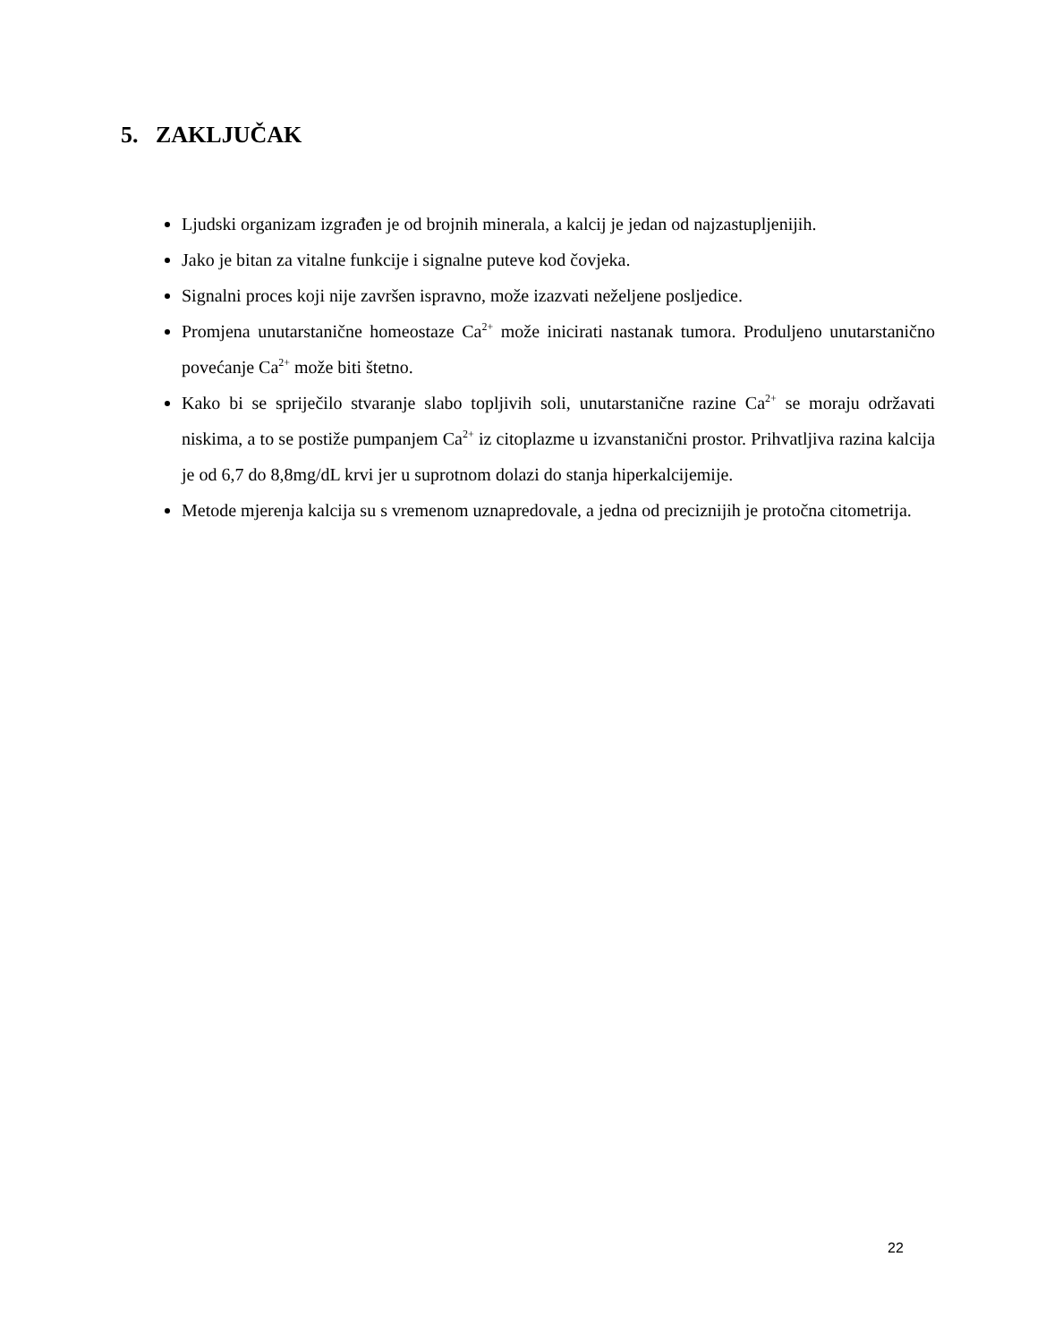5. ZAKLJUČAK
Ljudski organizam izgrađen je od brojnih minerala, a kalcij je jedan od najzastupljenijih.
Jako je bitan za vitalne funkcije i signalne puteve kod čovjeka.
Signalni proces koji nije završen ispravno, može izazvati neželjene posljedice.
Promjena unutarstanične homeostaze Ca<sup>2+</sup> može inicirati nastanak tumora. Produljeno unutarstanično povećanje Ca<sup>2+</sup> može biti štetno.
Kako bi se spriječilo stvaranje slabo topljivih soli, unutarstanične razine Ca<sup>2+</sup> se moraju održavati niskima, a to se postiže pumpanjem Ca<sup>2+</sup> iz citoplazme u izvanstanični prostor. Prihvatljiva razina kalcija je od 6,7 do 8,8mg/dL krvi jer u suprotnom dolazi do stanja hiperkalcijemije.
Metode mjerenja kalcija su s vremenom uznapredovale, a jedna od preciznijih je protočna citometrija.
22